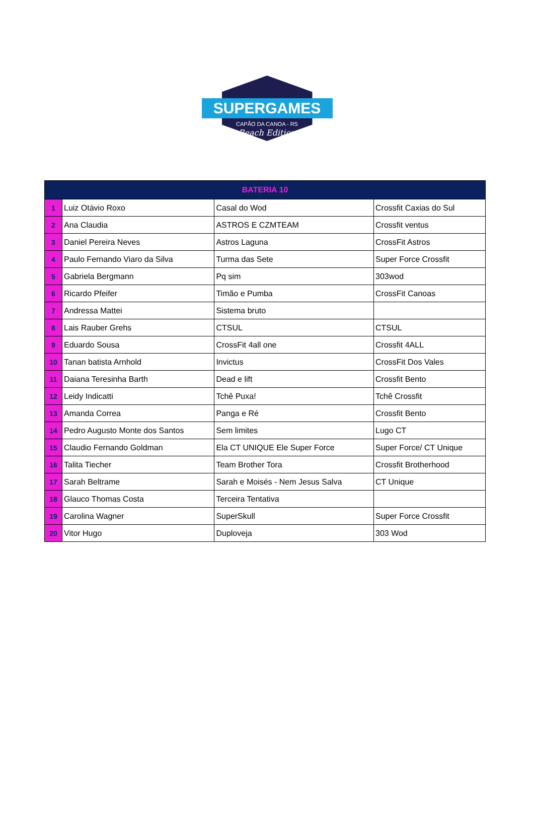SUPERGAMES
CAPÃO DA CANOA - RS
Beach Edition
| BATERIA 10 | | | |
| --- | --- | --- | --- |
| 1 | Luiz Otávio Roxo | Casal do Wod | Crossfit Caxias do Sul |
| 2 | Ana Claudia | ASTROS E CZMTEAM | Crossfit ventus |
| 3 | Daniel Pereira Neves | Astros Laguna | CrossFit Astros |
| 4 | Paulo Fernando Viaro da Silva | Turma das Sete | Super Force Crossfit |
| 5 | Gabriela Bergmann | Pq sim | 303wod |
| 6 | Ricardo Pfeifer | Timão e Pumba | CrossFit Canoas |
| 7 | Andressa Mattei | Sistema bruto | |
| 8 | Lais Rauber Grehs | CTSUL | CTSUL |
| 9 | Eduardo Sousa | CrossFit 4all one | Crossfit 4ALL |
| 10 | Tanan batista Arnhold | Invictus | CrossFit Dos Vales |
| 11 | Daiana Teresinha Barth | Dead e lift | Crossfit Bento |
| 12 | Leidy Indicatti | Tchê Puxa! | Tchê Crossfit |
| 13 | Amanda Correa | Panga e Ré | Crossfit Bento |
| 14 | Pedro Augusto Monte dos Santos | Sem limites | Lugo CT |
| 15 | Claudio Fernando Goldman | Ela CT UNIQUE Ele Super Force | Super Force/ CT Unique |
| 16 | Talita Tiecher | Team Brother Tora | Crossfit Brotherhood |
| 17 | Sarah Beltrame | Sarah e Moisés - Nem Jesus Salva | CT Unique |
| 18 | Glauco Thomas Costa | Terceira Tentativa | |
| 19 | Carolina Wagner | SuperSkull | Super Force Crossfit |
| 20 | Vitor Hugo | Duploveja | 303 Wod |